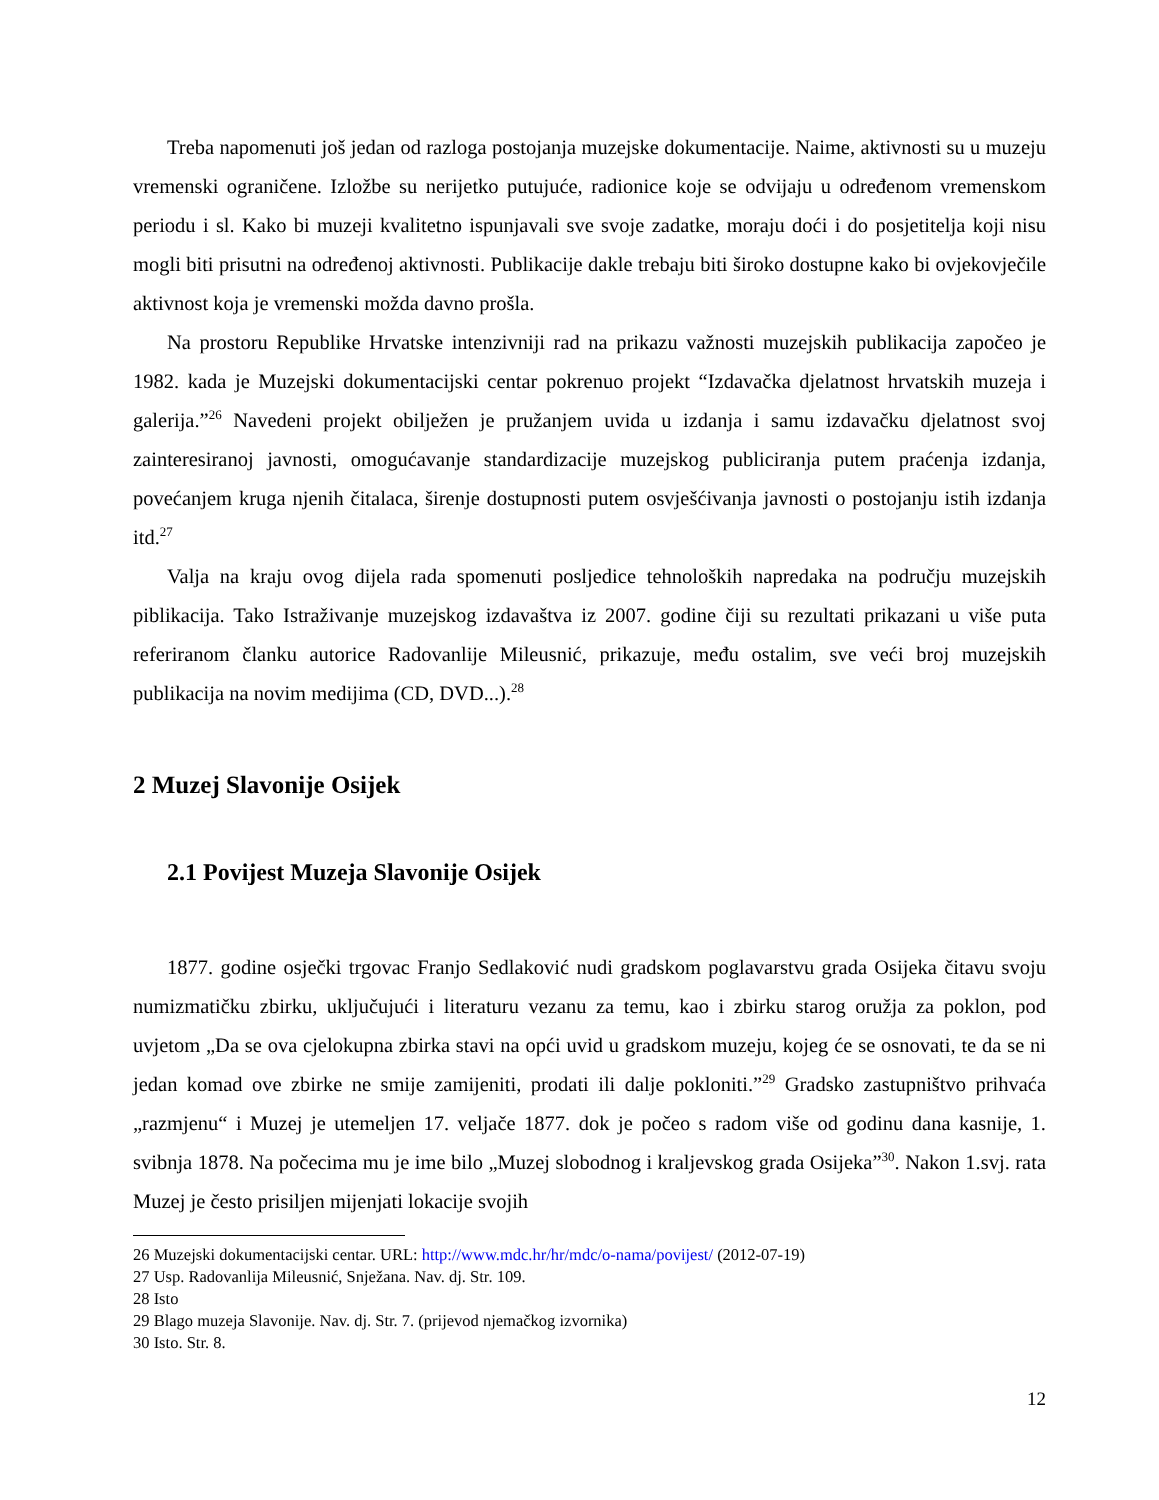Treba napomenuti još jedan od razloga postojanja muzejske dokumentacije. Naime, aktivnosti su u muzeju vremenski ograničene. Izložbe su nerijetko putujuće, radionice koje se odvijaju u određenom vremenskom periodu i sl. Kako bi muzeji kvalitetno ispunjavali sve svoje zadatke, moraju doći i do posjetitelja koji nisu mogli biti prisutni na određenoj aktivnosti. Publikacije dakle trebaju biti široko dostupne kako bi ovjekovječile aktivnost koja je vremenski možda davno prošla.
Na prostoru Republike Hrvatske intenzivniji rad na prikazu važnosti muzejskih publikacija započeo je 1982. kada je Muzejski dokumentacijski centar pokrenuo projekt “Izdavačka djelatnost hrvatskih muzeja i galerija.”<sup>26</sup> Navedeni projekt obilježen je pružanjem uvida u izdanja i samu izdavačku djelatnost svoj zainteresiranoj javnosti, omogućavanje standardizacije muzejskog publiciranja putem praćenja izdanja, povećanjem kruga njenih čitalaca, širenje dostupnosti putem osvješćivanja javnosti o postojanju istih izdanja itd.<sup>27</sup>
Valja na kraju ovog dijela rada spomenuti posljedice tehnoloških napredaka na području muzejskih piblikacija. Tako Istraživanje muzejskog izdavaštva iz 2007. godine čiji su rezultati prikazani u više puta referiranom članku autorice Radovanlije Mileusnić, prikazuje, među ostalim, sve veći broj muzejskih publikacija na novim medijima (CD, DVD...).<sup>28</sup>
2 Muzej Slavonije Osijek
2.1 Povijest Muzeja Slavonije Osijek
1877. godine osječki trgovac Franjo Sedlaković nudi gradskom poglavarstvu grada Osijeka čitavu svoju numizmatičku zbirku, uključujući i literaturu vezanu za temu, kao i zbirku starog oružja za poklon, pod uvjetom „Da se ova cjelokupna zbirka stavi na opći uvid u gradskom muzeju, kojeg će se osnovati, te da se ni jedan komad ove zbirke ne smije zamijeniti, prodati ili dalje pokloniti.”<sup>29</sup> Gradsko zastupništvo prihvaća „razmjenu“ i Muzej je utemeljen 17. veljače 1877. dok je počeo s radom više od godinu dana kasnije, 1. svibnja 1878. Na počecima mu je ime bilo „Muzej slobodnog i kraljevskog grada Osijeka”<sup>30</sup>. Nakon 1.svj. rata Muzej je često prisiljen mijenjati lokacije svojih
26 Muzejski dokumentacijski centar. URL: http://www.mdc.hr/hr/mdc/o-nama/povijest/ (2012-07-19)
27 Usp. Radovanlija Mileusnić, Snježana. Nav. dj. Str. 109.
28 Isto
29 Blago muzeja Slavonije. Nav. dj. Str. 7. (prijevod njemačkog izvornika)
30 Isto. Str. 8.
12